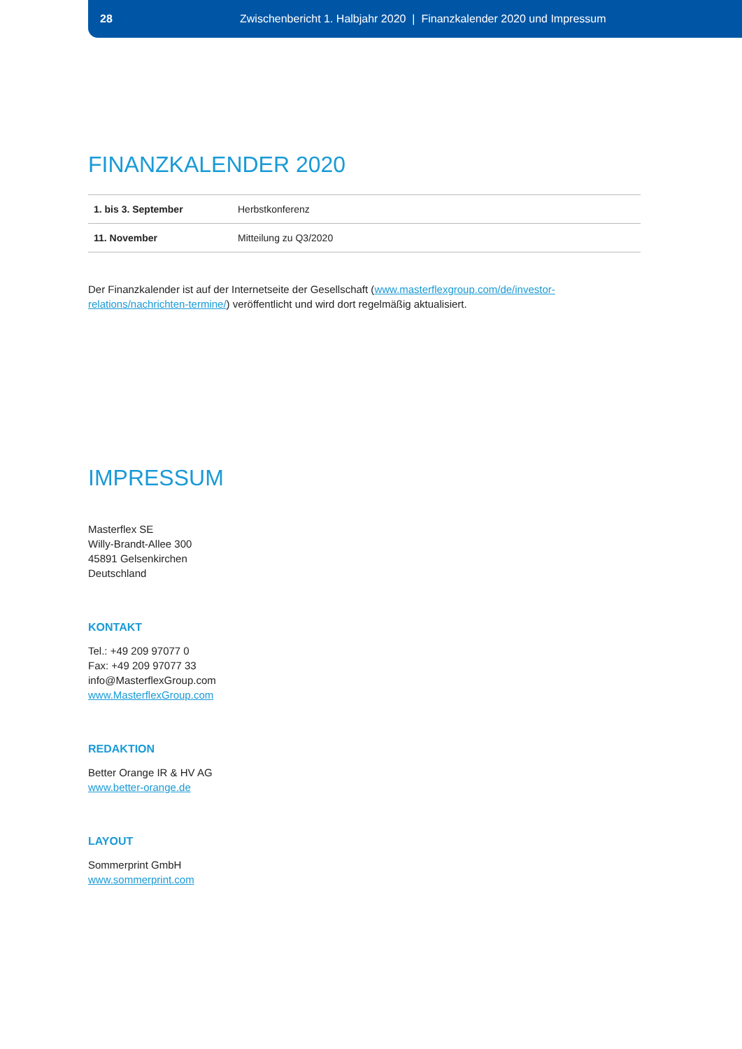28 Zwischenbericht 1. Halbjahr 2020 | Finanzkalender 2020 und Impressum
FINANZKALENDER 2020
| 1. bis 3. September | Herbstkonferenz |
| 11. November | Mitteilung zu Q3/2020 |
Der Finanzkalender ist auf der Internetseite der Gesellschaft (www.masterflexgroup.com/de/investor-relations/nachrichten-termine/) veröffentlicht und wird dort regelmäßig aktualisiert.
IMPRESSUM
Masterflex SE
Willy-Brandt-Allee 300
45891 Gelsenkirchen
Deutschland
KONTAKT
Tel.: +49 209 97077 0
Fax: +49 209 97077 33
info@MasterflexGroup.com
www.MasterflexGroup.com
REDAKTION
Better Orange IR & HV AG
www.better-orange.de
LAYOUT
Sommerprint GmbH
www.sommerprint.com